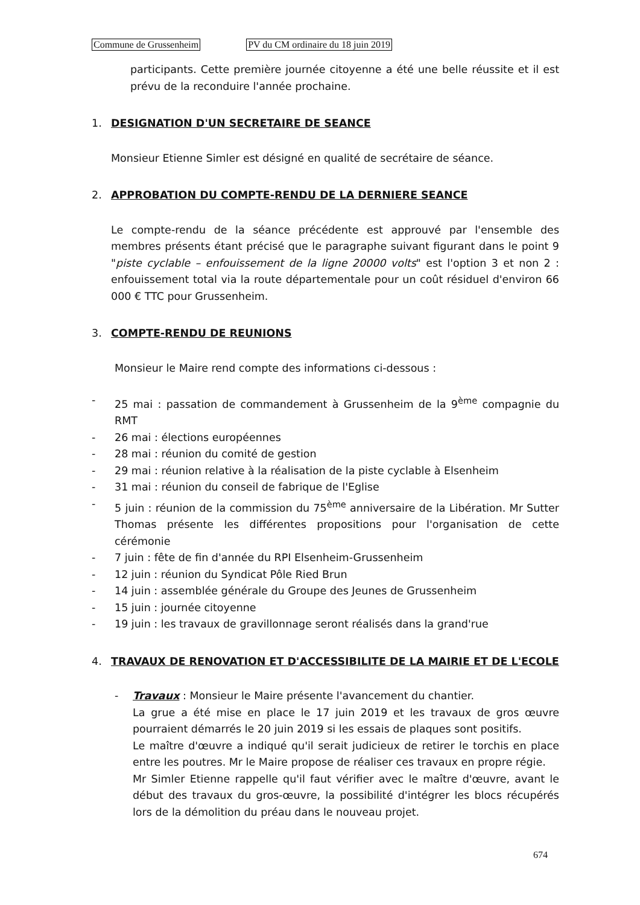Commune de Grussenheim PV du CM ordinaire du 18 juin 2019
participants. Cette première journée citoyenne a été une belle réussite et il est prévu de la reconduire l'année prochaine.
1. DESIGNATION D'UN SECRETAIRE DE SEANCE
Monsieur Etienne Simler est désigné en qualité de secrétaire de séance.
2. APPROBATION DU COMPTE-RENDU DE LA DERNIERE SEANCE
Le compte-rendu de la séance précédente est approuvé par l'ensemble des membres présents étant précisé que le paragraphe suivant figurant dans le point 9 "piste cyclable – enfouissement de la ligne 20000 volts" est l'option 3 et non 2 : enfouissement total via la route départementale pour un coût résiduel d'environ 66 000 € TTC pour Grussenheim.
3. COMPTE-RENDU DE REUNIONS
Monsieur le Maire rend compte des informations ci-dessous :
- 25 mai : passation de commandement à Grussenheim de la 9<sup>ème</sup> compagnie du RMT
- 26 mai : élections européennes
- 28 mai : réunion du comité de gestion
- 29 mai : réunion relative à la réalisation de la piste cyclable à Elsenheim
- 31 mai : réunion du conseil de fabrique de l'Eglise
- 5 juin : réunion de la commission du 75<sup>ème</sup> anniversaire de la Libération. Mr Sutter Thomas présente les différentes propositions pour l'organisation de cette cérémonie
- 7 juin : fête de fin d'année du RPI Elsenheim-Grussenheim
- 12 juin : réunion du Syndicat Pôle Ried Brun
- 14 juin : assemblée générale du Groupe des Jeunes de Grussenheim
- 15 juin : journée citoyenne
- 19 juin : les travaux de gravillonnage seront réalisés dans la grand'rue
4. TRAVAUX DE RENOVATION ET D'ACCESSIBILITE DE LA MAIRIE ET DE L'ECOLE
- Travaux : Monsieur le Maire présente l'avancement du chantier.
La grue a été mise en place le 17 juin 2019 et les travaux de gros œuvre pourraient démarrés le 20 juin 2019 si les essais de plaques sont positifs.
Le maître d'œuvre a indiqué qu'il serait judicieux de retirer le torchis en place entre les poutres. Mr le Maire propose de réaliser ces travaux en propre régie.
Mr Simler Etienne rappelle qu'il faut vérifier avec le maître d'œuvre, avant le début des travaux du gros-œuvre, la possibilité d'intégrer les blocs récupérés lors de la démolition du préau dans le nouveau projet.
674